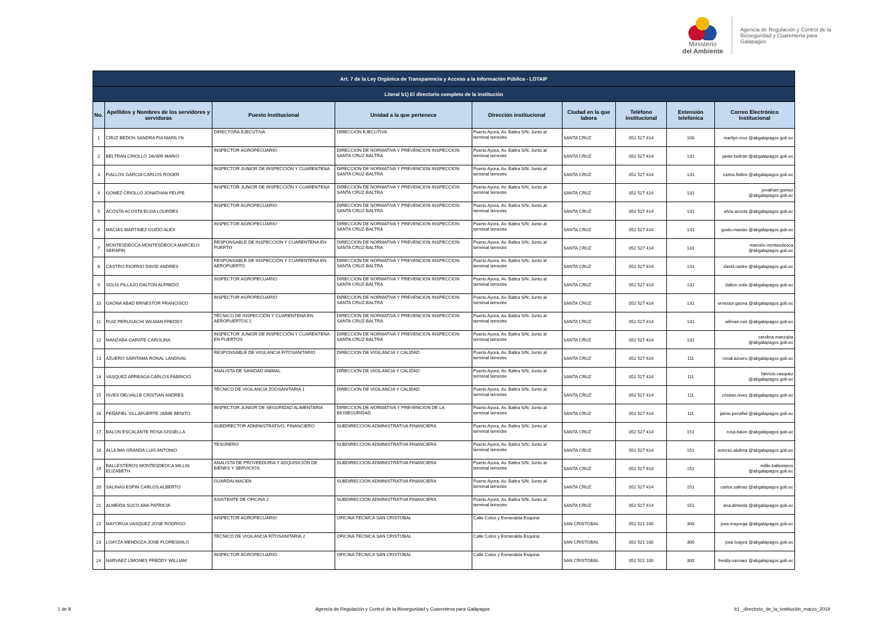Ministerio
del Ambiente
Agencia de Regulación y Control de la
Bioseguridad y Cuarentena para
Galápagos
| Art. 7 de la Ley Orgánica de Transparencia y Acceso a la Información Pública - LOTAIP | | | | | | | | |
| --- | --- | --- | --- | --- | --- | --- | --- | --- |
| Literal b1) El directorio completo de la institución | | | | | | | | |
| No. | Apellidos y Nombres de los servidores y servidoras | Puesto Institucional | Unidad a la que pertenece | Dirección institucional | Ciudad en la que labora | Teléfono institucional | Extensión telefónica | Correo Electrónico institucional |
| 1 | CRUZ BEDON SANDRA PIA MARILYN | DIRECTORA EJECUTIVA | DIRECCION EJECUTIVA | Puerto Ayora, Av. Baltra S/N, Junto al terminal terrestre | SANTA CRUZ | 052 527 414 | 100 | marilyn.cruz @abgalapagos.gob.ec |
| 2 | BELTRAN CRIOLLO JAVIER MARIO | INSPECTOR AGROPECUARIO | DIRECCION DE NORMATIVA Y PREVENCION INSPECCION SANTA CRUZ-BALTRA | Puerto Ayora, Av. Baltra S/N, Junto al terminal terrestre | SANTA CRUZ | 052 527 414 | 131 | javier.beltran @abgalapagos.gob.ec |
| 3 | FIALLOS GARCIA CARLOS ROGER | INSPECTOR JUNIOR DE INSPECCIÓN Y CUARENTENA | DIRECCION DE NORMATIVA Y PREVENCION INSPECCION SANTA CRUZ-BALTRA | Puerto Ayora, Av. Baltra S/N, Junto al terminal terrestre | SANTA CRUZ | 052 527 414 | 131 | carlos.fiallos @abgalapagos.gob.ec |
| 4 | GOMEZ CRIOLLO JONATHAN FELIPE | INSPECTOR JUNIOR DE INSPECCIÓN Y CUARENTENA | DIRECCION DE NORMATIVA Y PREVENCION INSPECCION SANTA CRUZ-BALTRA | Puerto Ayora, Av. Baltra S/N, Junto al terminal terrestre | SANTA CRUZ | 052 527 414 | 131 | jonathan.gomez @abgalapagos.gob.ec |
| 5 | ACOSTA ACOSTA ELVIA LOURDES | INSPECTOR AGROPECUARIO | DIRECCION DE NORMATIVA Y PREVENCION INSPECCION SANTA CRUZ-BALTRA | Puerto Ayora, Av. Baltra S/N, Junto al terminal terrestre | SANTA CRUZ | 052 527 414 | 131 | elvia.acosta @abgalapagos.gob.ec |
| 6 | MACIAS MARTINEZ GUIDO ALEX | INSPECTOR AGROPECUARIO | DIRECCION DE NORMATIVA Y PREVENCION INSPECCION SANTA CRUZ-BALTRA | Puerto Ayora, Av. Baltra S/N, Junto al terminal terrestre | SANTA CRUZ | 052 527 414 | 131 | guido.macias @abgalapagos.gob.ec |
| 7 | MONTESDEOCA MONTESDEOCA MARCELO SERAFIN | RESPONSABLE DE INSPECCION Y CUARENTENA EN PUERTO | DIRECCION DE NORMATIVA Y PREVENCION INSPECCION SANTA CRUZ-BALTRA | Puerto Ayora, Av. Baltra S/N, Junto al terminal terrestre | SANTA CRUZ | 052 527 414 | 131 | marcelo.montesdeoca @abgalapagos.gob.ec |
| 8 | CASTRO RIOFRIO DAVID ANDRES | RESPONSABLE DE INSPECCIÓN Y CUARENTENA EN AEROPUERTO | DIRECCION DE NORMATIVA Y PREVENCION INSPECCION SANTA CRUZ-BALTRA | Puerto Ayora, Av. Baltra S/N, Junto al terminal terrestre | SANTA CRUZ | 052 527 414 | 131 | david.castro @abgalapagos.gob.ec |
| 9 | SOLIS PILLAJO DALTON ALFREDO | INSPECTOR AGROPECUARIO | DIRECCION DE NORMATIVA Y PREVENCION INSPECCION SANTA CRUZ-BALTRA | Puerto Ayora, Av. Baltra S/N, Junto al terminal terrestre | SANTA CRUZ | 052 527 414 | 131 | dalton.solis @abgalapagos.gob.ec |
| 10 | GAONA ABAD ERNESTOR FRANCISCO | INSPECTOR AGROPECUARIO | DIRECCION DE NORMATIVA Y PREVENCION INSPECCION SANTA CRUZ-BALTRA | Puerto Ayora, Av. Baltra S/N, Junto al terminal terrestre | SANTA CRUZ | 052 527 414 | 131 | ernestor.gaona @abgalapagos.gob.ec |
| 11 | RUIZ PERUGACHI WILMAN FREDDY | TÉCNICO DE INSPECCIÓN Y CUARENTENA EN AEROPUERTOS 1 | DIRECCION DE NORMATIVA Y PREVENCION INSPECCION SANTA CRUZ-BALTRA | Puerto Ayora, Av. Baltra S/N, Junto al terminal terrestre | SANTA CRUZ | 052 527 414 | 131 | wilman.ruiz @abgalapagos.gob.ec |
| 12 | MANZABA GARATE CAROLINA | INSPECTOR JUNIOR DE INSPECCIÓN Y CUARENTENA EN PUERTOS | DIRECCION DE NORMATIVA Y PREVENCION INSPECCION SANTA CRUZ-BALTRA | Puerto Ayora, Av. Baltra S/N, Junto al terminal terrestre | SANTA CRUZ | 052 527 414 | 131 | carolina.manzaba @abgalapagos.gob.ec |
| 13 | AZUERO SARITAMA RONAL LANDIVAL | RESPONSABLE DE VIGILANCIA FITOSANITARIO | DIRECCION DE VIGILANCIA Y CALIDAD | Puerto Ayora, Av. Baltra S/N, Junto al terminal terrestre | SANTA CRUZ | 052 527 414 | 111 | ronal.azuero @abgalapagos.gob.ec |
| 14 | VASQUEZ ARREAGA CARLOS FABRICIO | ANALISTA DE SANIDAD ANIMAL | DIRECCION DE VIGILANCIA Y CALIDAD | Puerto Ayora, Av. Baltra S/N, Junto al terminal terrestre | SANTA CRUZ | 052 527 414 | 111 | fabricio.vasquez @abgalapagos.gob.ec |
| 15 | ISVES DELVALLE CRISTIAN ANDRES | TÉCNICO DE VIGILANCIA ZOOSANITARIA 1 | DIRECCION DE VIGILANCIA Y CALIDAD | Puerto Ayora, Av. Baltra S/N, Junto al terminal terrestre | SANTA CRUZ | 052 527 414 | 111 | cristian.isves @abgalapagos.gob.ec |
| 16 | PEÑAFIEL VILLAFUERTE JAIME BENITO | INSPECTOR JUNIOR DE SEGURIDAD ALIMENTARIA | DIRECCION DE NORMATIVA Y PREVENCION DE LA BIOSEGURIDAD | Puerto Ayora, Av. Baltra S/N, Junto al terminal terrestre | SANTA CRUZ | 052 527 414 | 111 | jaime.penafiel @abgalapagos.gob.ec |
| 17 | BALON ESCALANTE ROSA GISSELLA | SUBDIRECTOR ADMINISTRATIVO, FINANCIERO | SUBDIRECCION ADMINISTRATIVA FINANCIERA | Puerto Ayora, Av. Baltra S/N, Junto al terminal terrestre | SANTA CRUZ | 052 527 414 | 151 | rosa.balon @abgalapagos.gob.ec |
| 18 | ALULIMA GRANDA LUIS ANTONIO | TESORERO | SUBDIRECCION ADMINISTRATIVA FINANCIERA | Puerto Ayora, Av. Baltra S/N, Junto al terminal terrestre | SANTA CRUZ | 052 527 414 | 151 | antonio.alulima @abgalapagos.gob.ec |
| 19 | BALLESTEROS MONTESDEOCA MILLIN ELIZABETH | ANALISTA DE PROVEEDURIA Y ADQUISICIÓN DE BIENES Y SERVICIOS | SUBDIRECCION ADMINISTRATIVA FINANCIERA | Puerto Ayora, Av. Baltra S/N, Junto al terminal terrestre | SANTA CRUZ | 052 527 414 | 151 | millin.ballesteros @abgalapagos.gob.ec |
| 20 | SALINAS ESPIN CARLOS ALBERTO | GUARDALMACEN | SUBDIRECCION ADMINISTRATIVA FINANCIERA | Puerto Ayora, Av. Baltra S/N, Junto al terminal terrestre | SANTA CRUZ | 052 527 414 | 151 | carlos.salinas @abgalapagos.gob.ec |
| 21 | ALMEIDA SUCO ANA PATRICIA | ASISTENTE DE OFICINA 2 | SUBDIRECCION ADMINISTRATIVA FINANCIERA | Puerto Ayora, Av. Baltra S/N, Junto al terminal terrestre | SANTA CRUZ | 052 527 414 | 151 | ana.almeida @abgalapagos.gob.ec |
| 22 | MAYORGA VASQUEZ JOSE RODRIGO | INSPECTOR AGROPECUARIO | OFICINA TECNICA SAN CRISTOBAL | Calle Colón y Esmeralda Esquina | SAN CRISTOBAL | 052 521 100 | 300 | jose.mayorga @abgalapagos.gob.ec |
| 23 | LOAYZA MENDOZA JOSE FLORESMILO | TECNICO DE VIGILANCIA FITOSANITARIA 2 | OFICINA TECNICA SAN CRISTOBAL | Calle Colón y Esmeralda Esquina | SAN CRISTOBAL | 052 521 100 | 300 | jose.loayza @abgalapagos.gob.ec |
| 24 | NARVAEZ LIMONES FREDDY WILLIAM | INSPECTOR AGROPECUARIO | OFICINA TECNICA SAN CRISTOBAL | Calle Colón y Esmeralda Esquina | SAN CRISTOBAL | 052 521 100 | 300 | freddy.narvaez @abgalapagos.gob.ec |
1 de 8 Agencia de Regulación y Control de la Bioseguridad y Cuarentena para Galápagos b1 _directorio_de_la_institución_marzo_2019